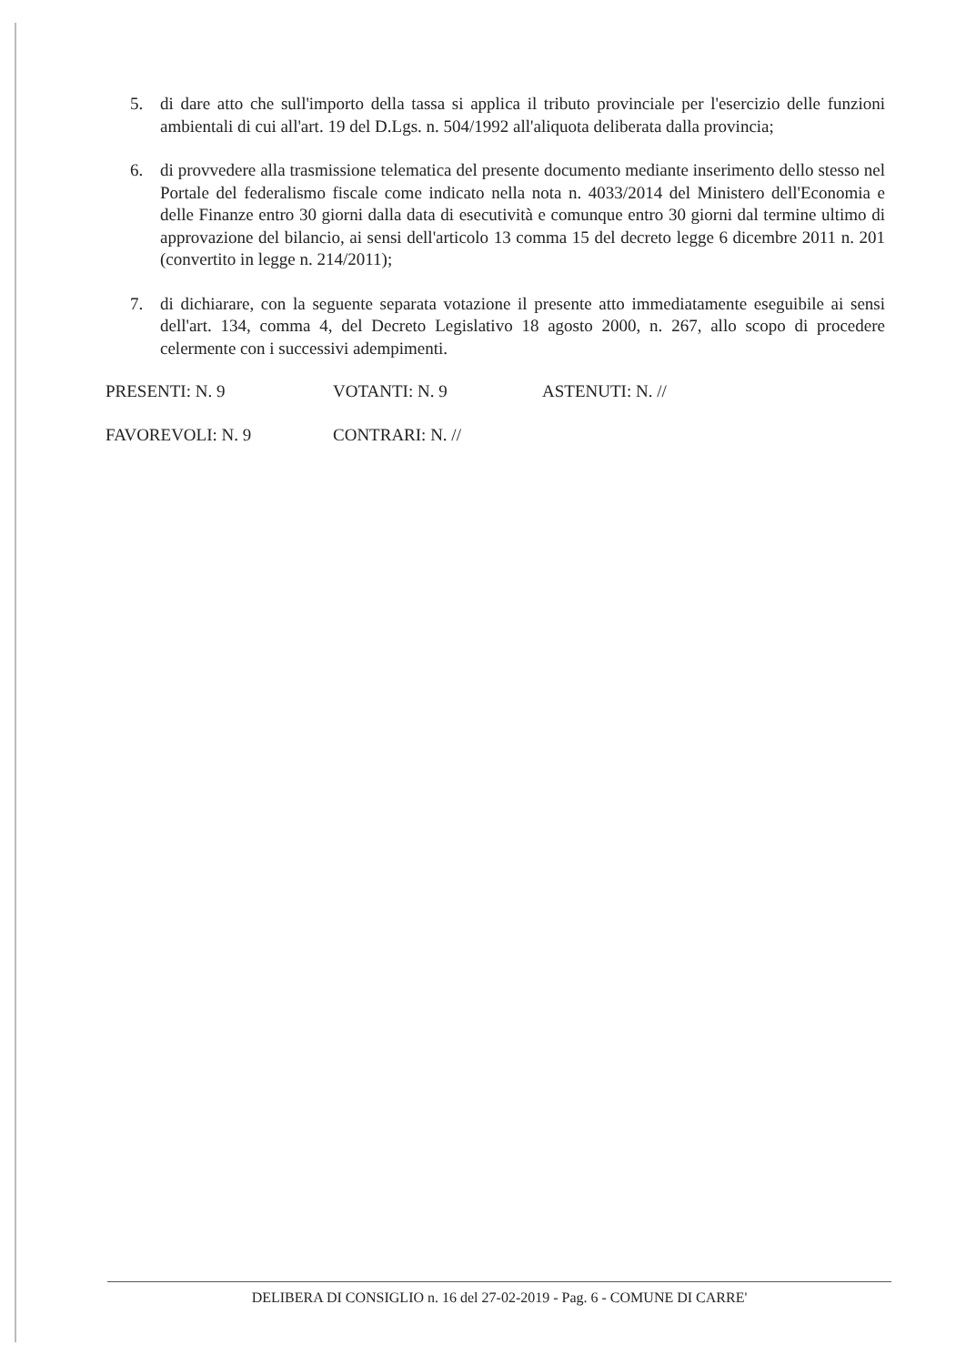5. di dare atto che sull'importo della tassa si applica il tributo provinciale per l'esercizio delle funzioni ambientali di cui all'art. 19 del D.Lgs. n. 504/1992 all'aliquota deliberata dalla provincia;
6. di provvedere alla trasmissione telematica del presente documento mediante inserimento dello stesso nel Portale del federalismo fiscale come indicato nella nota n. 4033/2014 del Ministero dell'Economia e delle Finanze entro 30 giorni dalla data di esecutività e comunque entro 30 giorni dal termine ultimo di approvazione del bilancio, ai sensi dell'articolo 13 comma 15 del decreto legge 6 dicembre 2011 n. 201 (convertito in legge n. 214/2011);
7. di dichiarare, con la seguente separata votazione il presente atto immediatamente eseguibile ai sensi dell'art. 134, comma 4, del Decreto Legislativo 18 agosto 2000, n. 267, allo scopo di procedere celermente con i successivi adempimenti.
PRESENTI: N. 9 VOTANTI: N. 9 ASTENUTI: N. //
FAVOREVOLI: N. 9 CONTRARI: N. //
DELIBERA DI CONSIGLIO n. 16 del 27-02-2019 - Pag. 6 - COMUNE DI CARRE'